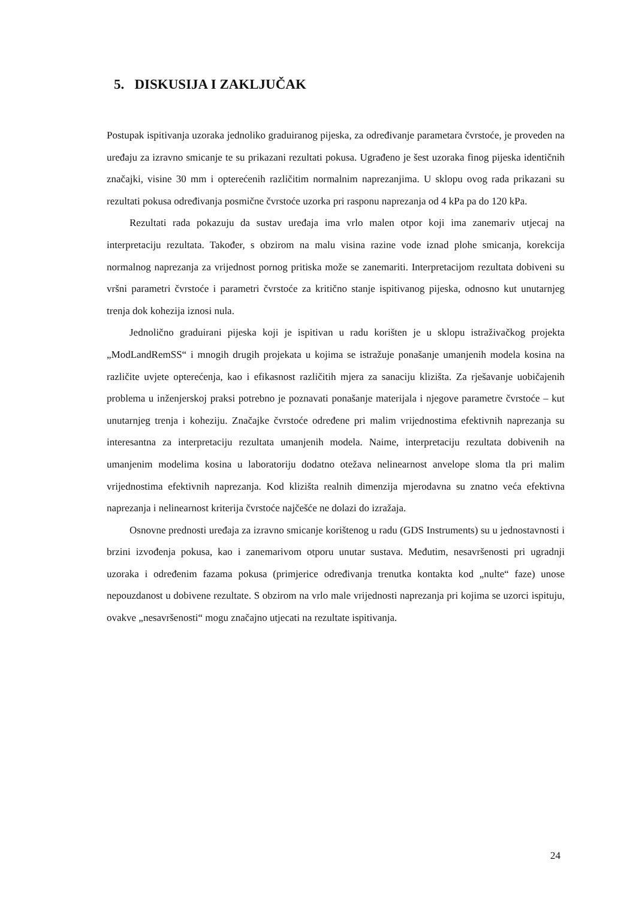5. DISKUSIJA I ZAKLJUČAK
Postupak ispitivanja uzoraka jednoliko graduiranog pijeska, za određivanje parametara čvrstoće, je proveden na uređaju za izravno smicanje te su prikazani rezultati pokusa. Ugrađeno je šest uzoraka finog pijeska identičnih značajki, visine 30 mm i opterećenih različitim normalnim naprezanjima. U sklopu ovog rada prikazani su rezultati pokusa određivanja posmične čvrstoće uzorka pri rasponu naprezanja od 4 kPa pa do 120 kPa.
Rezultati rada pokazuju da sustav uređaja ima vrlo malen otpor koji ima zanemariv utjecaj na interpretaciju rezultata. Također, s obzirom na malu visina razine vode iznad plohe smicanja, korekcija normalnog naprezanja za vrijednost pornog pritiska može se zanemariti. Interpretacijom rezultata dobiveni su vršni parametri čvrstoće i parametri čvrstoće za kritično stanje ispitivanog pijeska, odnosno kut unutarnjeg trenja dok kohezija iznosi nula.
Jednolično graduirani pijeska koji je ispitivan u radu korišten je u sklopu istraživačkog projekta „ModLandRemSS“ i mnogih drugih projekata u kojima se istražuje ponašanje umanjenih modela kosina na različite uvjete opterećenja, kao i efikasnost različitih mjera za sanaciju klizišta. Za rješavanje uobičajenih problema u inženjerskoj praksi potrebno je poznavati ponašanje materijala i njegove parametre čvrstoće – kut unutarnjeg trenja i koheziju. Značajke čvrstoće određene pri malim vrijednostima efektivnih naprezanja su interesantna za interpretaciju rezultata umanjenih modela. Naime, interpretaciju rezultata dobivenih na umanjenim modelima kosina u laboratoriju dodatno otežava nelinearnost anvelope sloma tla pri malim vrijednostima efektivnih naprezanja. Kod klizišta realnih dimenzija mjerodavna su znatno veća efektivna naprezanja i nelinearnost kriterija čvrstoće najčešće ne dolazi do izražaja.
Osnovne prednosti uređaja za izravno smicanje korištenog u radu (GDS Instruments) su u jednostavnosti i brzini izvođenja pokusa, kao i zanemarivom otporu unutar sustava. Međutim, nesavršenosti pri ugradnji uzoraka i određenim fazama pokusa (primjerice određivanja trenutka kontakta kod „nulte“ faze) unose nepouzdanost u dobivene rezultate. S obzirom na vrlo male vrijednosti naprezanja pri kojima se uzorci ispituju, ovakve „nesavršenosti“ mogu značajno utjecati na rezultate ispitivanja.
24